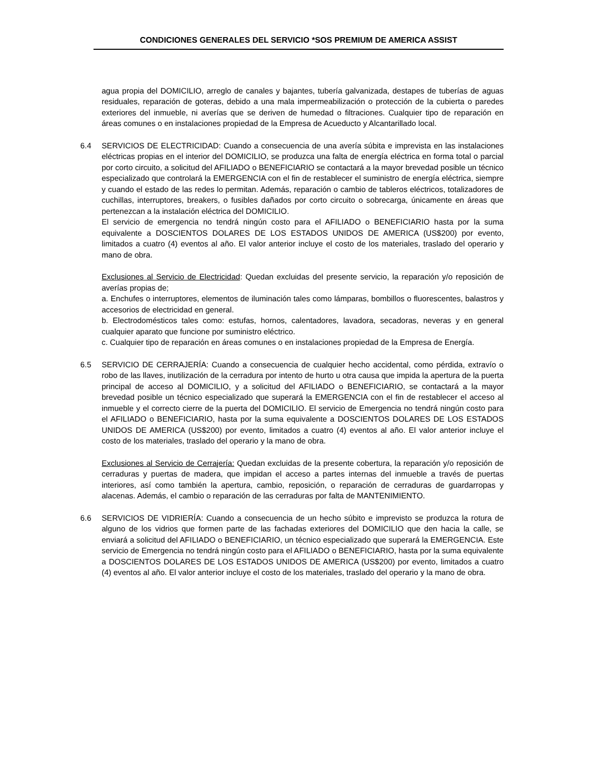CONDICIONES GENERALES DEL SERVICIO *SOS PREMIUM DE AMERICA ASSIST
agua propia del DOMICILIO, arreglo de canales y bajantes, tubería galvanizada, destapes de tuberías de aguas residuales, reparación de goteras, debido a una mala impermeabilización o protección de la cubierta o paredes exteriores del inmueble, ni averías que se deriven de humedad o filtraciones. Cualquier tipo de reparación en áreas comunes o en instalaciones propiedad de la Empresa de Acueducto y Alcantarillado local.
6.4 SERVICIOS DE ELECTRICIDAD: Cuando a consecuencia de una avería súbita e imprevista en las instalaciones eléctricas propias en el interior del DOMICILIO, se produzca una falta de energía eléctrica en forma total o parcial por corto circuito, a solicitud del AFILIADO o BENEFICIARIO se contactará a la mayor brevedad posible un técnico especializado que controlará la EMERGENCIA con el fin de restablecer el suministro de energía eléctrica, siempre y cuando el estado de las redes lo permitan. Además, reparación o cambio de tableros eléctricos, totalizadores de cuchillas, interruptores, breakers, o fusibles dañados por corto circuito o sobrecarga, únicamente en áreas que pertenezcan a la instalación eléctrica del DOMICILIO.
El servicio de emergencia no tendrá ningún costo para el AFILIADO o BENEFICIARIO hasta por la suma equivalente a DOSCIENTOS DOLARES DE LOS ESTADOS UNIDOS DE AMERICA (US$200) por evento, limitados a cuatro (4) eventos al año. El valor anterior incluye el costo de los materiales, traslado del operario y mano de obra.
Exclusiones al Servicio de Electricidad: Quedan excluidas del presente servicio, la reparación y/o reposición de averías propias de;
a. Enchufes o interruptores, elementos de iluminación tales como lámparas, bombillos o fluorescentes, balastros y accesorios de electricidad en general.
b. Electrodomésticos tales como: estufas, hornos, calentadores, lavadora, secadoras, neveras y en general cualquier aparato que funcione por suministro eléctrico.
c. Cualquier tipo de reparación en áreas comunes o en instalaciones propiedad de la Empresa de Energía.
6.5 SERVICIO DE CERRAJERÍA: Cuando a consecuencia de cualquier hecho accidental, como pérdida, extravío o robo de las llaves, inutilización de la cerradura por intento de hurto u otra causa que impida la apertura de la puerta principal de acceso al DOMICILIO, y a solicitud del AFILIADO o BENEFICIARIO, se contactará a la mayor brevedad posible un técnico especializado que superará la EMERGENCIA con el fin de restablecer el acceso al inmueble y el correcto cierre de la puerta del DOMICILIO. El servicio de Emergencia no tendrá ningún costo para el AFILIADO o BENEFICIARIO, hasta por la suma equivalente a DOSCIENTOS DOLARES DE LOS ESTADOS UNIDOS DE AMERICA (US$200) por evento, limitados a cuatro (4) eventos al año. El valor anterior incluye el costo de los materiales, traslado del operario y la mano de obra.
Exclusiones al Servicio de Cerrajería: Quedan excluidas de la presente cobertura, la reparación y/o reposición de cerraduras y puertas de madera, que impidan el acceso a partes internas del inmueble a través de puertas interiores, así como también la apertura, cambio, reposición, o reparación de cerraduras de guardarropas y alacenas. Además, el cambio o reparación de las cerraduras por falta de MANTENIMIENTO.
6.6 SERVICIOS DE VIDRIERÍA: Cuando a consecuencia de un hecho súbito e imprevisto se produzca la rotura de alguno de los vidrios que formen parte de las fachadas exteriores del DOMICILIO que den hacia la calle, se enviará a solicitud del AFILIADO o BENEFICIARIO, un técnico especializado que superará la EMERGENCIA. Este servicio de Emergencia no tendrá ningún costo para el AFILIADO o BENEFICIARIO, hasta por la suma equivalente a DOSCIENTOS DOLARES DE LOS ESTADOS UNIDOS DE AMERICA (US$200) por evento, limitados a cuatro (4) eventos al año. El valor anterior incluye el costo de los materiales, traslado del operario y la mano de obra.